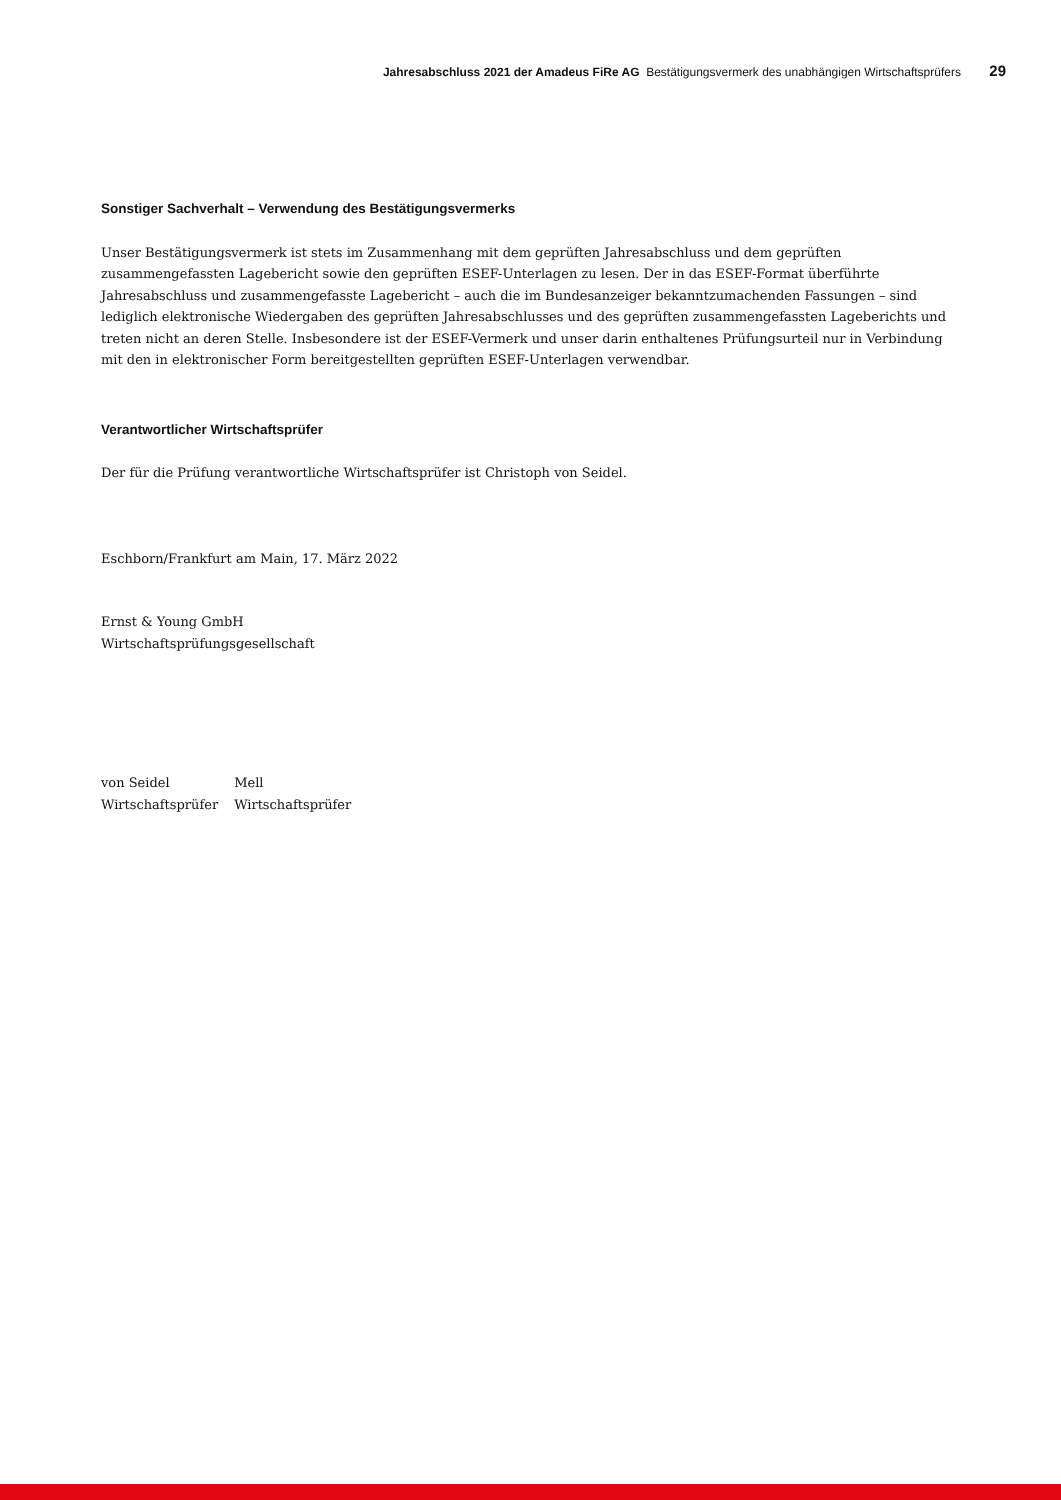Jahresabschluss 2021 der Amadeus FiRe AG Bestätigungsvermerk des unabhängigen Wirtschaftsprüfers 29
Sonstiger Sachverhalt – Verwendung des Bestätigungsvermerks
Unser Bestätigungsvermerk ist stets im Zusammenhang mit dem geprüften Jahresabschluss und dem geprüften zusammengefassten Lagebericht sowie den geprüften ESEF-Unterlagen zu lesen. Der in das ESEF-Format überführte Jahresabschluss und zusammengefasste Lagebericht – auch die im Bundesanzeiger bekanntzumachenden Fassungen – sind lediglich elektronische Wiedergaben des geprüften Jahresabschlusses und des geprüften zusammengefassten Lageberichts und treten nicht an deren Stelle. Insbesondere ist der ESEF-Vermerk und unser darin enthaltenes Prüfungsurteil nur in Verbindung mit den in elektronischer Form bereitgestellten geprüften ESEF-Unterlagen verwendbar.
Verantwortlicher Wirtschaftsprüfer
Der für die Prüfung verantwortliche Wirtschaftsprüfer ist Christoph von Seidel.
Eschborn/Frankfurt am Main, 17. März 2022
Ernst & Young GmbH
Wirtschaftsprüfungsgesellschaft
| von Seidel | Mell |
| Wirtschaftsprüfer | Wirtschaftsprüfer |